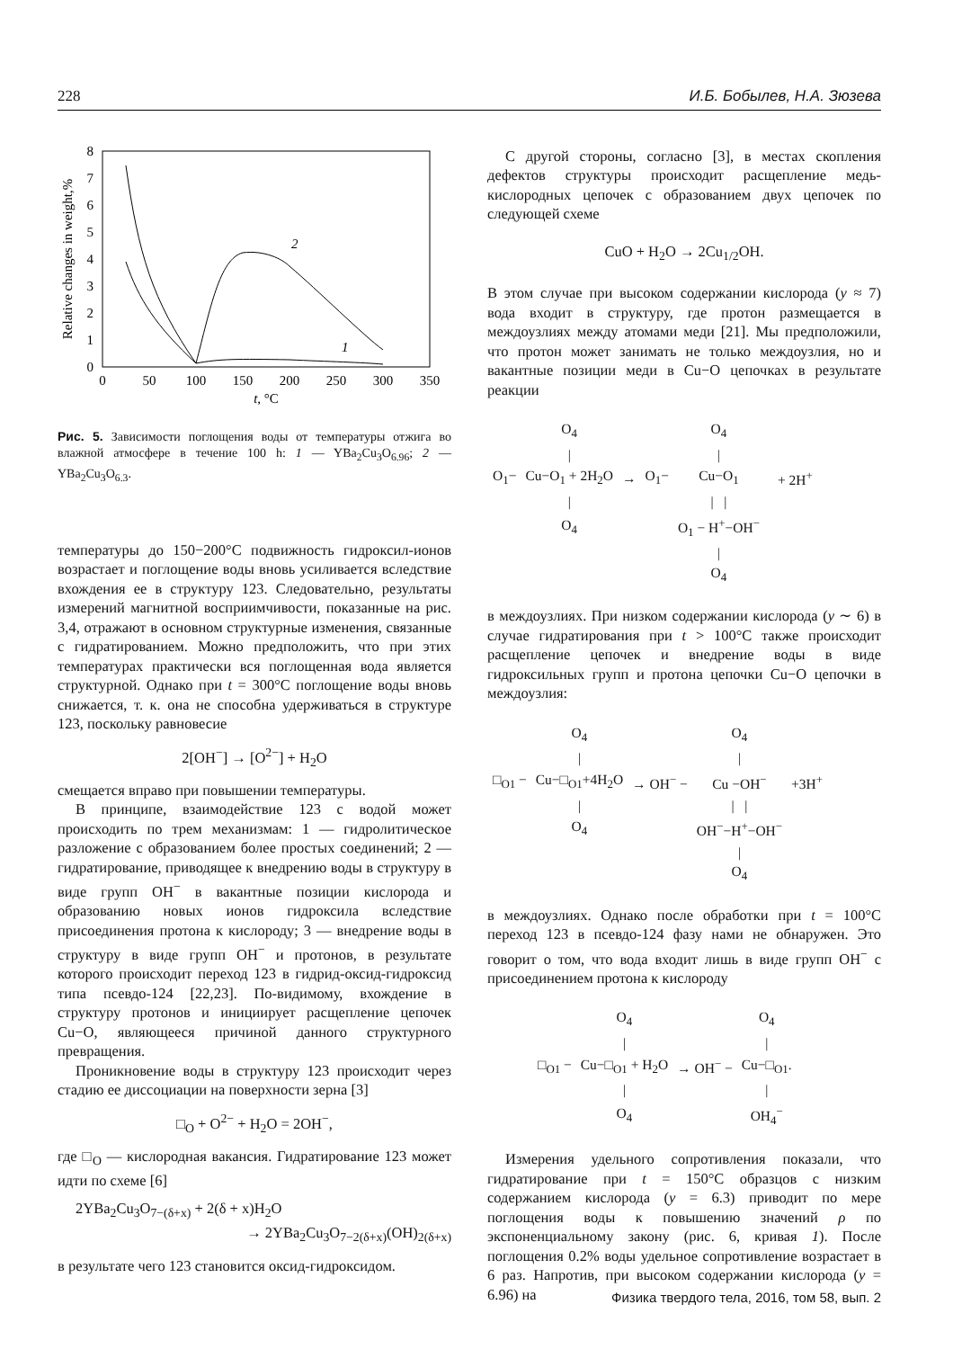228 И.Б. Бобылев, Н.А. Зюзева
8
7
6
5
4
3
2
1
0
0
50
100
150
200
250
300
350
t, °C
Relative changes in weight,%
2
1
Рис. 5. Зависимости поглощения воды от температуры отжига во влажной атмосфере в течение 100 h: 1 — YBa<sub>2</sub>Cu<sub>3</sub>O<sub>6.96</sub>; 2 — YBa<sub>2</sub>Cu<sub>3</sub>O<sub>6.3</sub>.
температуры до 150−200°C подвижность гидроксил-ионов возрастает и поглощение воды вновь усиливается вследствие вхождения ее в структуру 123. Следовательно, результаты измерений магнитной восприимчивости, показанные на рис. 3,4, отражают в основном структурные изменения, связанные с гидратированием. Можно предположить, что при этих температурах практически вся поглощенная вода является структурной. Однако при t = 300°C поглощение воды вновь снижается, т. к. она не способна удерживаться в структуре 123, поскольку равновесие
2[OH<sup>−</sup>] → [O<sup>2−</sup>] + H<sub>2</sub>O
смещается вправо при повышении температуры.
В принципе, взаимодействие 123 с водой может происходить по трем механизмам: 1 — гидролитическое разложение с образованием более простых соединений; 2 — гидратирование, приводящее к внедрению воды в структуру в виде групп OH<sup>−</sup> в вакантные позиции кислорода и образованию новых ионов гидроксила вследствие присоединения протона к кислороду; 3 — внедрение воды в структуру в виде групп OH<sup>−</sup> и протонов, в результате которого происходит переход 123 в гидрид-оксид-гидроксид типа псевдо-124 [22,23]. По-видимому, вхождение в структуру протонов и инициирует расщепление цепочек Cu−O, являющееся причиной данного структурного превращения.
Проникновение воды в структуру 123 происходит через стадию ее диссоциации на поверхности зерна [3]
□<sub>O</sub> + O<sup>2−</sup> + H<sub>2</sub>O = 2OH<sup>−</sup>,
где □<sub>O</sub> — кислородная вакансия. Гидратирование 123 может идти по схеме [6]
2YBa<sub>2</sub>Cu<sub>3</sub>O<sub>7−(δ+x)</sub> + 2(δ + x)H<sub>2</sub>O
→ 2YBa<sub>2</sub>Cu<sub>3</sub>O<sub>7−2(δ+x)</sub>(OH)<sub>2(δ+x)</sub>
в результате чего 123 становится оксид-гидроксидом.
С другой стороны, согласно [3], в местах скопления дефектов структуры происходит расщепление медь-кислородных цепочек с образованием двух цепочек по следующей схеме
CuO + H<sub>2</sub>O → 2Cu<sub>1/2</sub>OH.
В этом случае при высоком содержании кислорода (y ≈ 7) вода входит в структуру, где протон размещается в междоузлиях между атомами меди [21]. Мы предположили, что протон может занимать не только междоузлия, но и вакантные позиции меди в Cu−O цепочках в результате реакции
| | O<sub>4</sub> | | | O<sub>4</sub> | | |
| | / | | | / | | |
| O<sub>1</sub>− | Cu−O<sub>1</sub> + 2H<sub>2</sub>O | → | O<sub>1</sub>− | Cu−O<sub>1</sub> | | + 2H<sup>+</sup> |
| | / | | | / / | | |
| | O<sub>4</sub> | | | O<sub>1</sub> − H<sup>+</sup>−OH<sup>−</sup> | | |
| | | | | / O<sub>4</sub> | | |
в междоузлиях. При низком содержании кислорода (y ∼ 6) в случае гидратирования при t > 100°C также происходит расщепление цепочек и внедрение воды в виде гидроксильных групп и протона цепочки Cu−O цепочки в междоузлия:
| | O<sub>4</sub> | | O<sub>4</sub> | |
| | / | | / | |
| □<sub>O1</sub> − | Cu−□<sub>O1</sub>+4H<sub>2</sub>O | → OH<sup>−</sup> − | Cu −OH<sup>−</sup> | +3H<sup>+</sup> |
| | / | | / / | |
| | O<sub>4</sub> | | OH<sup>−</sup>−H<sup>+</sup>−OH<sup>−</sup> | |
| | | | / O<sub>4</sub> | |
в междоузлиях. Однако после обработки при t = 100°C переход 123 в псевдо-124 фазу нами не обнаружен. Это говорит о том, что вода входит лишь в виде групп OH<sup>−</sup> с присоединением протона к кислороду
| | O<sub>4</sub> | | O<sub>4</sub> |
| | / | | / |
| □<sub>O1</sub> − | Cu−□<sub>O1</sub> + H<sub>2</sub>O | → OH<sup>−</sup> − | Cu−□<sub>O1</sub>. |
| | / | | / |
| | O<sub>4</sub> | | OH<sub>4</sub><sup>−</sup> |
Измерения удельного сопротивления показали, что гидратирование при t = 150°C образцов с низким содержанием кислорода (y = 6.3) приводит по мере поглощения воды к повышению значений ρ по экспоненциальному закону (рис. 6, кривая 1). После поглощения 0.2% воды удельное сопротивление возрастает в 6 раз. Напротив, при высоком содержании кислорода (y = 6.96) на
Физика твердого тела, 2016, том 58, вып. 2